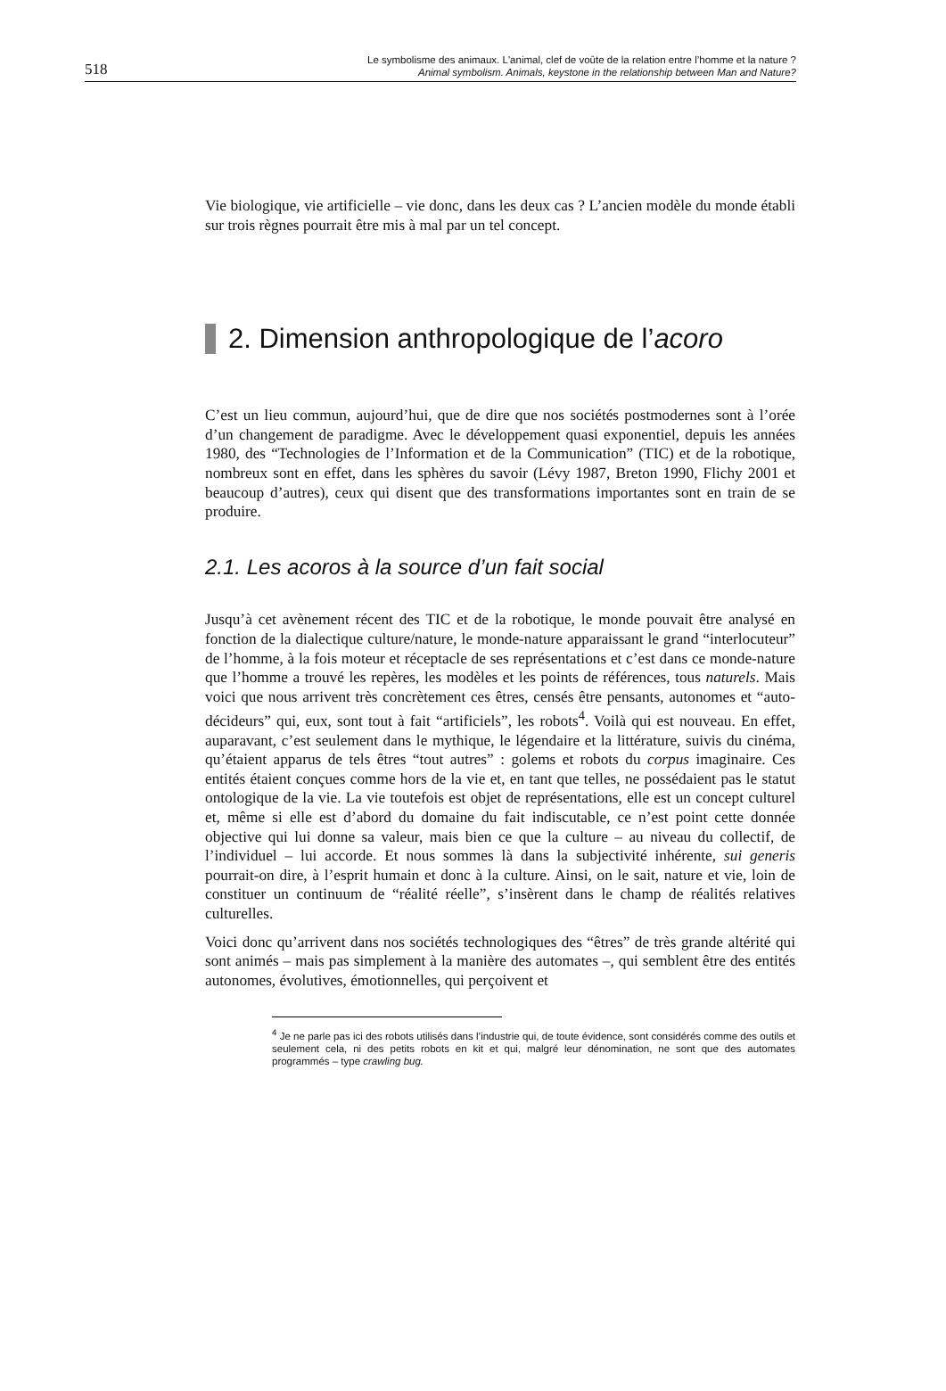518
Le symbolisme des animaux. L'animal, clef de voûte de la relation entre l’homme et la nature ?
Animal symbolism. Animals, keystone in the relationship between Man and Nature?
Vie biologique, vie artificielle – vie donc, dans les deux cas ? L’ancien modèle du monde établi sur trois règnes pourrait être mis à mal par un tel concept.
2. Dimension anthropologique de l’acoro
C’est un lieu commun, aujourd’hui, que de dire que nos sociétés postmodernes sont à l’orée d’un changement de paradigme. Avec le développement quasi exponentiel, depuis les années 1980, des “Technologies de l’Information et de la Communication” (TIC) et de la robotique, nombreux sont en effet, dans les sphères du savoir (Lévy 1987, Breton 1990, Flichy 2001 et beaucoup d’autres), ceux qui disent que des transformations importantes sont en train de se produire.
2.1. Les acoros à la source d’un fait social
Jusqu’à cet avènement récent des TIC et de la robotique, le monde pouvait être analysé en fonction de la dialectique culture/nature, le monde-nature apparaissant le grand “interlocuteur” de l’homme, à la fois moteur et réceptacle de ses représentations et c’est dans ce monde-nature que l’homme a trouvé les repères, les modèles et les points de références, tous naturels. Mais voici que nous arrivent très concrètement ces êtres, censés être pensants, autonomes et “auto-décideurs” qui, eux, sont tout à fait “artificiels”, les robots<sup>4</sup>. Voilà qui est nouveau. En effet, auparavant, c’est seulement dans le mythique, le légendaire et la littérature, suivis du cinéma, qu’étaient apparus de tels êtres “tout autres” : golems et robots du corpus imaginaire. Ces entités étaient conçues comme hors de la vie et, en tant que telles, ne possédaient pas le statut ontologique de la vie. La vie toutefois est objet de représentations, elle est un concept culturel et, même si elle est d’abord du domaine du fait indiscutable, ce n’est point cette donnée objective qui lui donne sa valeur, mais bien ce que la culture – au niveau du collectif, de l’individuel – lui accorde. Et nous sommes là dans la subjectivité inhérente, sui generis pourrait-on dire, à l’esprit humain et donc à la culture. Ainsi, on le sait, nature et vie, loin de constituer un continuum de “réalité réelle”, s’insèrent dans le champ de réalités relatives culturelles.
Voici donc qu’arrivent dans nos sociétés technologiques des “êtres” de très grande altérité qui sont animés – mais pas simplement à la manière des automates –, qui semblent être des entités autonomes, évolutives, émotionnelles, qui perçoivent et
<sup>4</sup> Je ne parle pas ici des robots utilisés dans l’industrie qui, de toute évidence, sont considérés comme des outils et seulement cela, ni des petits robots en kit et qui, malgré leur dénomination, ne sont que des automates programmés – type crawling bug.